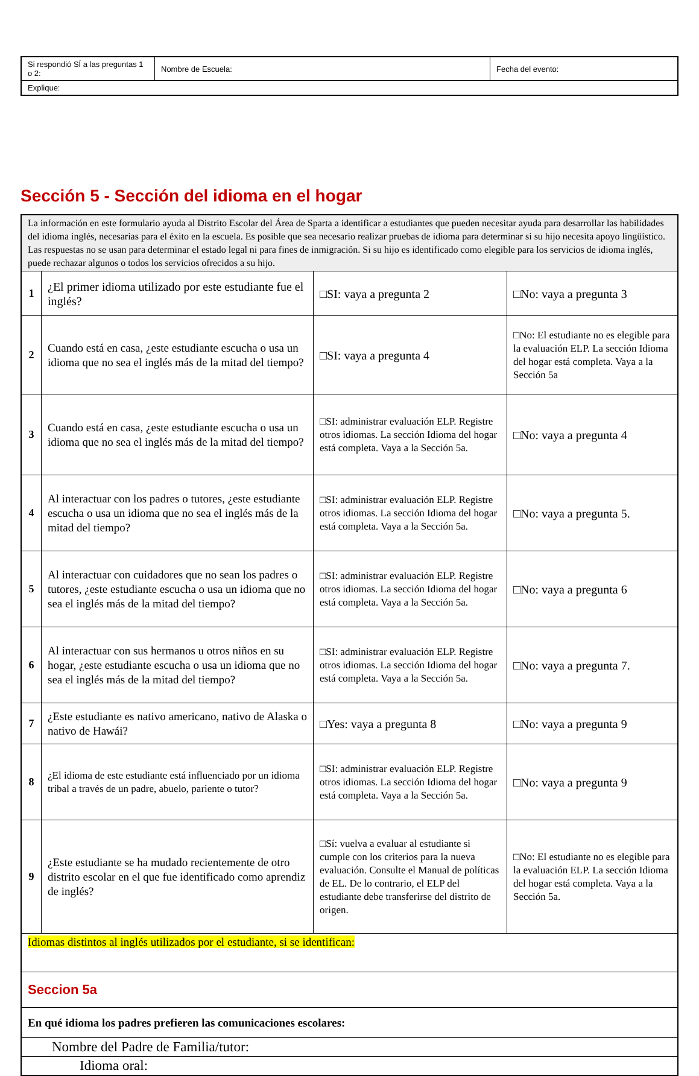| Si respondió SÍ a las preguntas 1 o 2: | Nombre de Escuela: | Fecha del evento: |
| Explique: | | |
Sección 5 - Sección del idioma en el hogar
| La información en este formulario ayuda al Distrito Escolar del Área de Sparta a identificar a estudiantes que pueden necesitar ayuda para desarrollar las habilidades del idioma inglés, necesarias para el éxito en la escuela. Es posible que sea necesario realizar pruebas de idioma para determinar si su hijo necesita apoyo lingüístico. Las respuestas no se usan para determinar el estado legal ni para fines de inmigración. Si su hijo es identificado como elegible para los servicios de idioma inglés, puede rechazar algunos o todos los servicios ofrecidos a su hijo. | | | |
| 1 | ¿El primer idioma utilizado por este estudiante fue el inglés? | □SI: vaya a pregunta 2 | □No: vaya a pregunta 3 |
| 2 | Cuando está en casa, ¿este estudiante escucha o usa un idioma que no sea el inglés más de la mitad del tiempo? | □SI: vaya a pregunta 4 | □No: El estudiante no es elegible para la evaluación ELP. La sección Idioma del hogar está completa. Vaya a la Sección 5a |
| 3 | Cuando está en casa, ¿este estudiante escucha o usa un idioma que no sea el inglés más de la mitad del tiempo? | □SI: administrar evaluación ELP. Registre otros idiomas. La sección Idioma del hogar está completa. Vaya a la Sección 5a. | □No: vaya a pregunta 4 |
| 4 | Al interactuar con los padres o tutores, ¿este estudiante escucha o usa un idioma que no sea el inglés más de la mitad del tiempo? | □SI: administrar evaluación ELP. Registre otros idiomas. La sección Idioma del hogar está completa. Vaya a la Sección 5a. | □No: vaya a pregunta 5. |
| 5 | Al interactuar con cuidadores que no sean los padres o tutores, ¿este estudiante escucha o usa un idioma que no sea el inglés más de la mitad del tiempo? | □SI: administrar evaluación ELP. Registre otros idiomas. La sección Idioma del hogar está completa. Vaya a la Sección 5a. | □No: vaya a pregunta 6 |
| 6 | Al interactuar con sus hermanos u otros niños en su hogar, ¿este estudiante escucha o usa un idioma que no sea el inglés más de la mitad del tiempo? | □SI: administrar evaluación ELP. Registre otros idiomas. La sección Idioma del hogar está completa. Vaya a la Sección 5a. | □No: vaya a pregunta 7. |
| 7 | ¿Este estudiante es nativo americano, nativo de Alaska o nativo de Hawái? | □Yes: vaya a pregunta 8 | □No: vaya a pregunta 9 |
| 8 | ¿El idioma de este estudiante está influenciado por un idioma tribal a través de un padre, abuelo, pariente o tutor? | □SI: administrar evaluación ELP. Registre otros idiomas. La sección Idioma del hogar está completa. Vaya a la Sección 5a. | □No: vaya a pregunta 9 |
| 9 | ¿Este estudiante se ha mudado recientemente de otro distrito escolar en el que fue identificado como aprendiz de inglés? | □Sí: vuelva a evaluar al estudiante si cumple con los criterios para la nueva evaluación. Consulte el Manual de políticas de EL. De lo contrario, el ELP del estudiante debe transferirse del distrito de origen. | □No: El estudiante no es elegible para la evaluación ELP. La sección Idioma del hogar está completa. Vaya a la Sección 5a. |
| Idiomas distintos al inglés utilizados por el estudiante, si se identifican: | | | |
| Seccion 5a | | | |
| En qué idioma los padres prefieren las comunicaciones escolares: | | | |
| Nombre del Padre de Familia/tutor: | | | |
| Idioma oral: | | | |